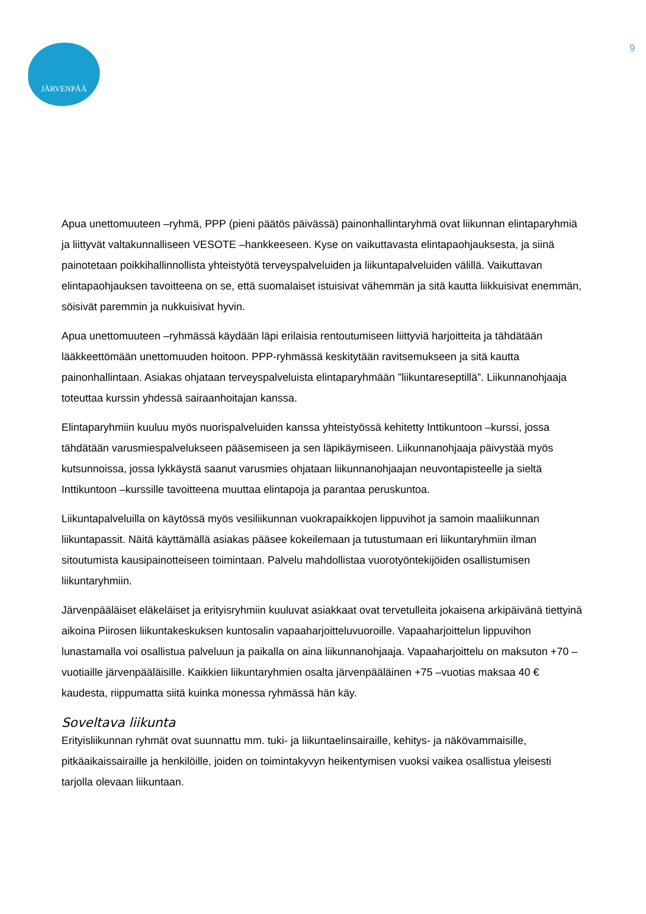JÄRVENPÄÄ
9
Apua unettomuuteen –ryhmä, PPP (pieni päätös päivässä) painonhallintaryhmä ovat liikunnan elintaparyhmiä ja liittyvät valtakunnalliseen VESOTE –hankkeeseen. Kyse on vaikuttavasta elintapaohjauksesta, ja siinä painotetaan poikkihallinnollista yhteistyötä terveyspalveluiden ja liikuntapalveluiden välillä. Vaikuttavan elintapaohjauksen tavoitteena on se, että suomalaiset istuisivat vähemmän ja sitä kautta liikkuisivat enemmän, söisivät paremmin ja nukkuisivat hyvin.
Apua unettomuuteen –ryhmässä käydään läpi erilaisia rentoutumiseen liittyviä harjoitteita ja tähdätään lääkkeettömään unettomuuden hoitoon. PPP-ryhmässä keskitytään ravitsemukseen ja sitä kautta painonhallintaan. Asiakas ohjataan terveyspalveluista elintaparyhmään ”liikuntareseptillä”. Liikunnanohjaaja toteuttaa kurssin yhdessä sairaanhoitajan kanssa.
Elintaparyhmiin kuuluu myös nuorispalveluiden kanssa yhteistyössä kehitetty Inttikuntoon –kurssi, jossa tähdätään varusmiespalvelukseen pääsemiseen ja sen läpikäymiseen. Liikunnanohjaaja päivystää myös kutsunnoissa, jossa lykkäystä saanut varusmies ohjataan liikunnanohjaajan neuvontapisteelle ja sieltä Inttikuntoon –kurssille tavoitteena muuttaa elintapoja ja parantaa peruskuntoa.
Liikuntapalveluilla on käytössä myös vesiliikunnan vuokrapaikkojen lippuvihot ja samoin maaliikunnan liikuntapassit. Näitä käyttämällä asiakas pääsee kokeilemaan ja tutustumaan eri liikuntaryhmiin ilman sitoutumista kausipainotteiseen toimintaan. Palvelu mahdollistaa vuorotyöntekijöiden osallistumisen liikuntaryhmiin.
Järvenpääläiset eläkeläiset ja erityisryhmiin kuuluvat asiakkaat ovat tervetulleita jokaisena arkipäivänä tiettyinä aikoina Piirosen liikuntakeskuksen kuntosalin vapaaharjoitteluvuoroille. Vapaaharjoittelun lippuvihon lunastamalla voi osallistua palveluun ja paikalla on aina liikunnanohjaaja. Vapaaharjoittelu on maksuton +70 –vuotiaille järvenpääläisille. Kaikkien liikuntaryhmien osalta järvenpääläinen +75 –vuotias maksaa 40 € kaudesta, riippumatta siitä kuinka monessa ryhmässä hän käy.
Soveltava liikunta
Erityisliikunnan ryhmät ovat suunnattu mm. tuki- ja liikuntaelinsairaille, kehitys- ja näkövammaisille, pitkäaikaissairaille ja henkilöille, joiden on toimintakyvyn heikentymisen vuoksi vaikea osallistua yleisesti tarjolla olevaan liikuntaan.